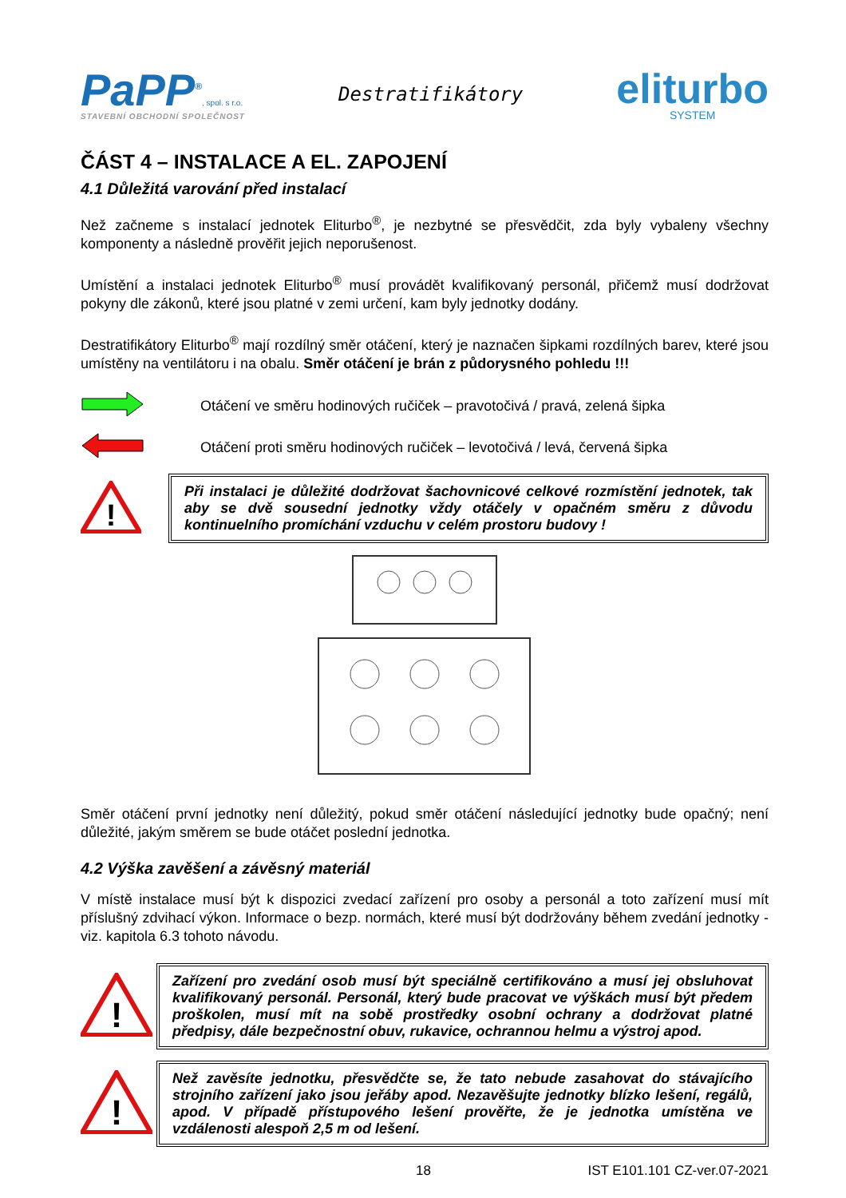PaPP<sup>®</sup>, spol. s r.o.
STAVEBNÍ OBCHODNÍ SPOLEČNOST
Destratifikátory
eliturbo
SYSTEM
ČÁST 4 – INSTALACE A EL. ZAPOJENÍ
4.1 Důležitá varování před instalací
Než začneme s instalací jednotek Eliturbo<sup>®</sup>, je nezbytné se přesvědčit, zda byly vybaleny všechny komponenty a následně prověřit jejich neporušenost.
Umístění a instalaci jednotek Eliturbo<sup>®</sup> musí provádět kvalifikovaný personál, přičemž musí dodržovat pokyny dle zákonů, které jsou platné v zemi určení, kam byly jednotky dodány.
Destratifikátory Eliturbo<sup>®</sup> mají rozdílný směr otáčení, který je naznačen šipkami rozdílných barev, které jsou umístěny na ventilátoru i na obalu. Směr otáčení je brán z půdorysného pohledu !!!
Otáčení ve směru hodinových ručiček – pravotočivá / pravá, zelená šipka
Otáčení proti směru hodinových ručiček – levotočivá / levá, červená šipka
!
Při instalaci je důležité dodržovat šachovnicové celkové rozmístění jednotek, tak aby se dvě sousední jednotky vždy otáčely v opačném směru z důvodu kontinuelního promíchání vzduchu v celém prostoru budovy !
Směr otáčení první jednotky není důležitý, pokud směr otáčení následující jednotky bude opačný; není důležité, jakým směrem se bude otáčet poslední jednotka.
4.2 Výška zavěšení a závěsný materiál
V místě instalace musí být k dispozici zvedací zařízení pro osoby a personál a toto zařízení musí mít příslušný zdvihací výkon. Informace o bezp. normách, které musí být dodržovány během zvedání jednotky - viz. kapitola 6.3 tohoto návodu.
!
Zařízení pro zvedání osob musí být speciálně certifikováno a musí jej obsluhovat kvalifikovaný personál. Personál, který bude pracovat ve výškách musí být předem proškolen, musí mít na sobě prostředky osobní ochrany a dodržovat platné předpisy, dále bezpečnostní obuv, rukavice, ochrannou helmu a výstroj apod.
!
Než zavěsíte jednotku, přesvědčte se, že tato nebude zasahovat do stávajícího strojního zařízení jako jsou jeřáby apod. Nezavěšujte jednotky blízko lešení, regálů, apod. V případě přístupového lešení prověřte, že je jednotka umístěna ve vzdálenosti alespoň 2,5 m od lešení.
18 IST E101.101 CZ-ver.07-2021